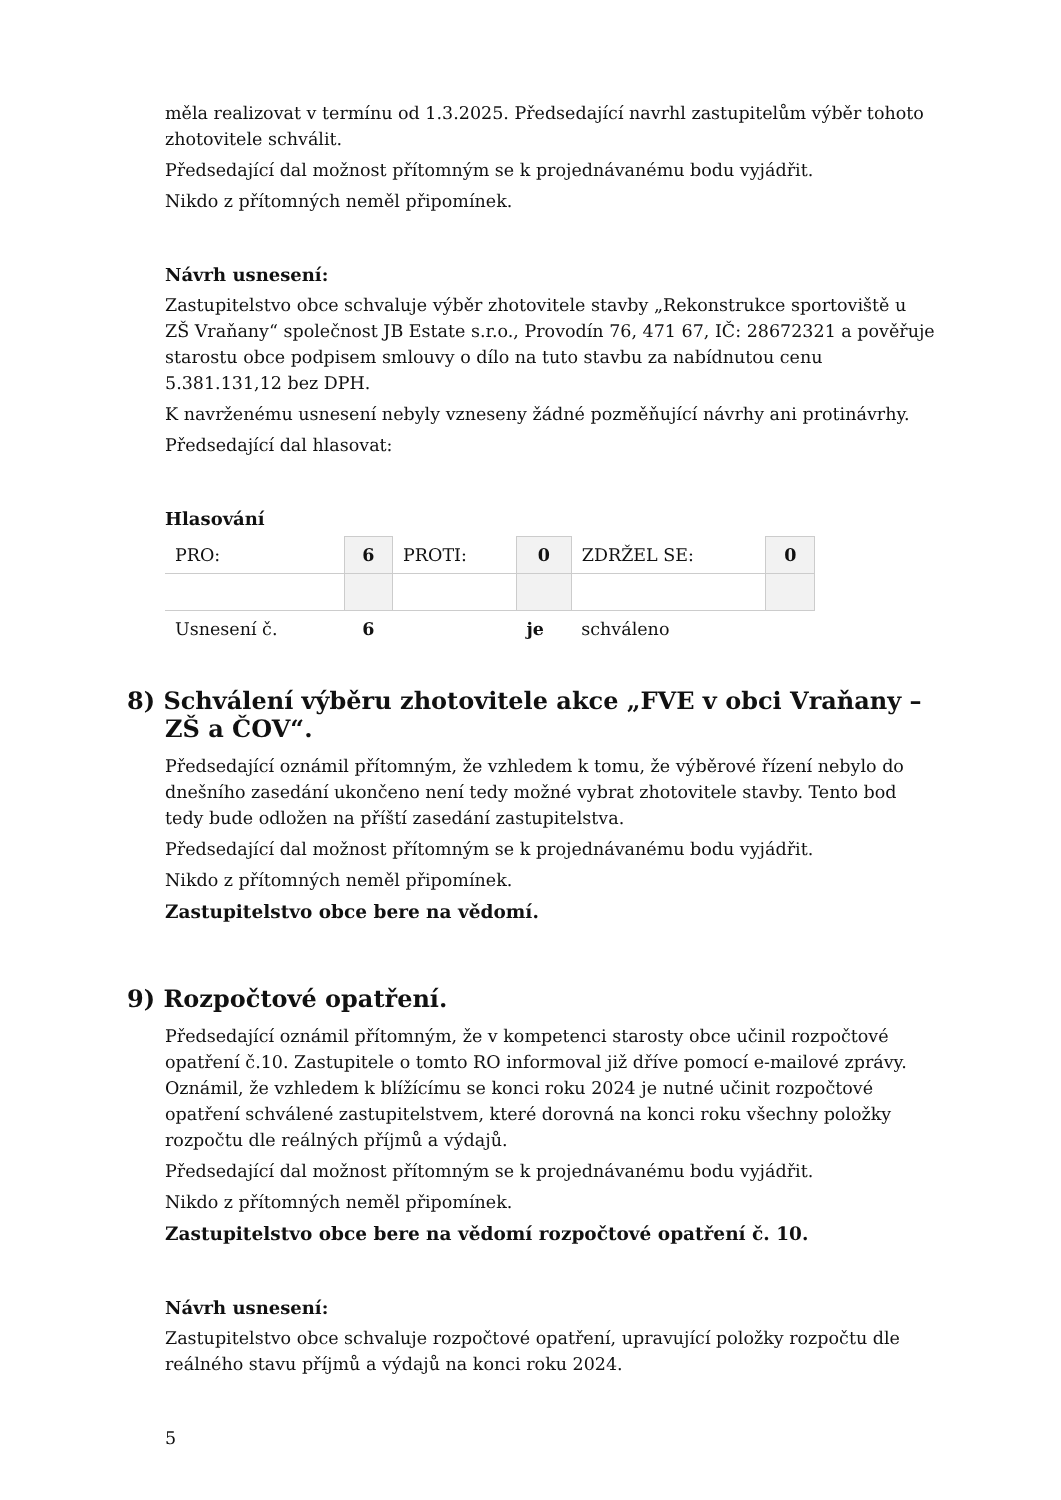měla realizovat v termínu od 1.3.2025. Předsedající navrhl zastupitelům výběr tohoto zhotovitele schválit.
Předsedající dal možnost přítomným se k projednávanému bodu vyjádřit.
Nikdo z přítomných neměl připomínek.
Návrh usnesení:
Zastupitelstvo obce schvaluje výběr zhotovitele stavby „Rekonstrukce sportoviště u ZŠ Vraňany“ společnost JB Estate s.r.o., Provodín 76, 471 67, IČ: 28672321 a pověřuje starostu obce podpisem smlouvy o dílo na tuto stavbu za nabídnutou cenu 5.381.131,12 bez DPH.
K navrženému usnesení nebyly vzneseny žádné pozměňující návrhy ani protinávrhy.
Předsedající dal hlasovat:
Hlasování
| PRO: | 6 | PROTI: | 0 | ZDRŽEL SE: | 0 |
| Usnesení č. | 6 | | je | schváleno | |
8) Schválení výběru zhotovitele akce „FVE v obci Vraňany – ZŠ a ČOV“.
Předsedající oznámil přítomným, že vzhledem k tomu, že výběrové řízení nebylo do dnešního zasedání ukončeno není tedy možné vybrat zhotovitele stavby. Tento bod tedy bude odložen na příští zasedání zastupitelstva.
Předsedající dal možnost přítomným se k projednávanému bodu vyjádřit.
Nikdo z přítomných neměl připomínek.
Zastupitelstvo obce bere na vědomí.
9) Rozpočtové opatření.
Předsedající oznámil přítomným, že v kompetenci starosty obce učinil rozpočtové opatření č.10. Zastupitele o tomto RO informoval již dříve pomocí e-mailové zprávy. Oznámil, že vzhledem k blížícímu se konci roku 2024 je nutné učinit rozpočtové opatření schválené zastupitelstvem, které dorovná na konci roku všechny položky rozpočtu dle reálných příjmů a výdajů.
Předsedající dal možnost přítomným se k projednávanému bodu vyjádřit.
Nikdo z přítomných neměl připomínek.
Zastupitelstvo obce bere na vědomí rozpočtové opatření č. 10.
Návrh usnesení:
Zastupitelstvo obce schvaluje rozpočtové opatření, upravující položky rozpočtu dle reálného stavu příjmů a výdajů na konci roku 2024.
5